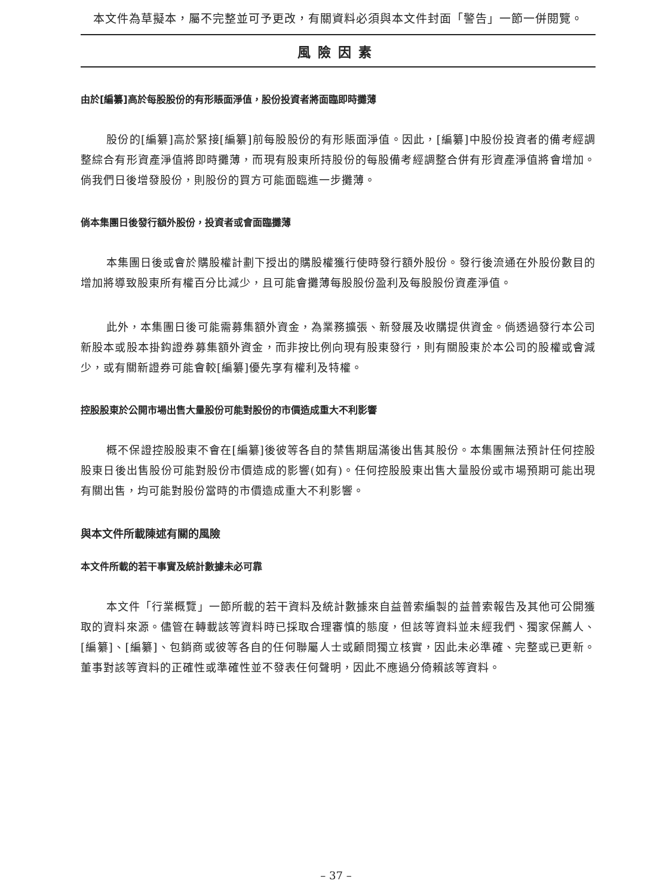本文件為草擬本，屬不完整並可予更改，有關資料必須與本文件封面「警告」一節一併閱覽。
風險因素
由於[編纂]高於每股股份的有形賬面淨值，股份投資者將面臨即時攤薄
股份的[編纂]高於緊接[編纂]前每股股份的有形賬面淨值。因此，[編纂]中股份投資者的備考經調整綜合有形資產淨值將即時攤薄，而現有股東所持股份的每股備考經調整合併有形資產淨值將會增加。倘我們日後增發股份，則股份的買方可能面臨進一步攤薄。
倘本集團日後發行額外股份，投資者或會面臨攤薄
本集團日後或會於購股權計劃下授出的購股權獲行使時發行額外股份。發行後流通在外股份數目的增加將導致股東所有權百分比減少，且可能會攤薄每股股份盈利及每股股份資產淨值。
此外，本集團日後可能需募集額外資金，為業務擴張、新發展及收購提供資金。倘透過發行本公司新股本或股本掛鈎證券募集額外資金，而非按比例向現有股東發行，則有關股東於本公司的股權或會減少，或有關新證券可能會較[編纂]優先享有權利及特權。
控股股東於公開市場出售大量股份可能對股份的市價造成重大不利影響
概不保證控股股東不會在[編纂]後彼等各自的禁售期屆滿後出售其股份。本集團無法預計任何控股股東日後出售股份可能對股份市價造成的影響(如有)。任何控股股東出售大量股份或市場預期可能出現有關出售，均可能對股份當時的市價造成重大不利影響。
與本文件所載陳述有關的風險
本文件所載的若干事實及統計數據未必可靠
本文件「行業概覽」一節所載的若干資料及統計數據來自益普索編製的益普索報告及其他可公開獲取的資料來源。儘管在轉載該等資料時已採取合理審慎的態度，但該等資料並未經我們、獨家保薦人、[編纂]、[編纂]、包銷商或彼等各自的任何聯屬人士或顧問獨立核實，因此未必準確、完整或已更新。董事對該等資料的正確性或準確性並不發表任何聲明，因此不應過分倚賴該等資料。
– 37 –